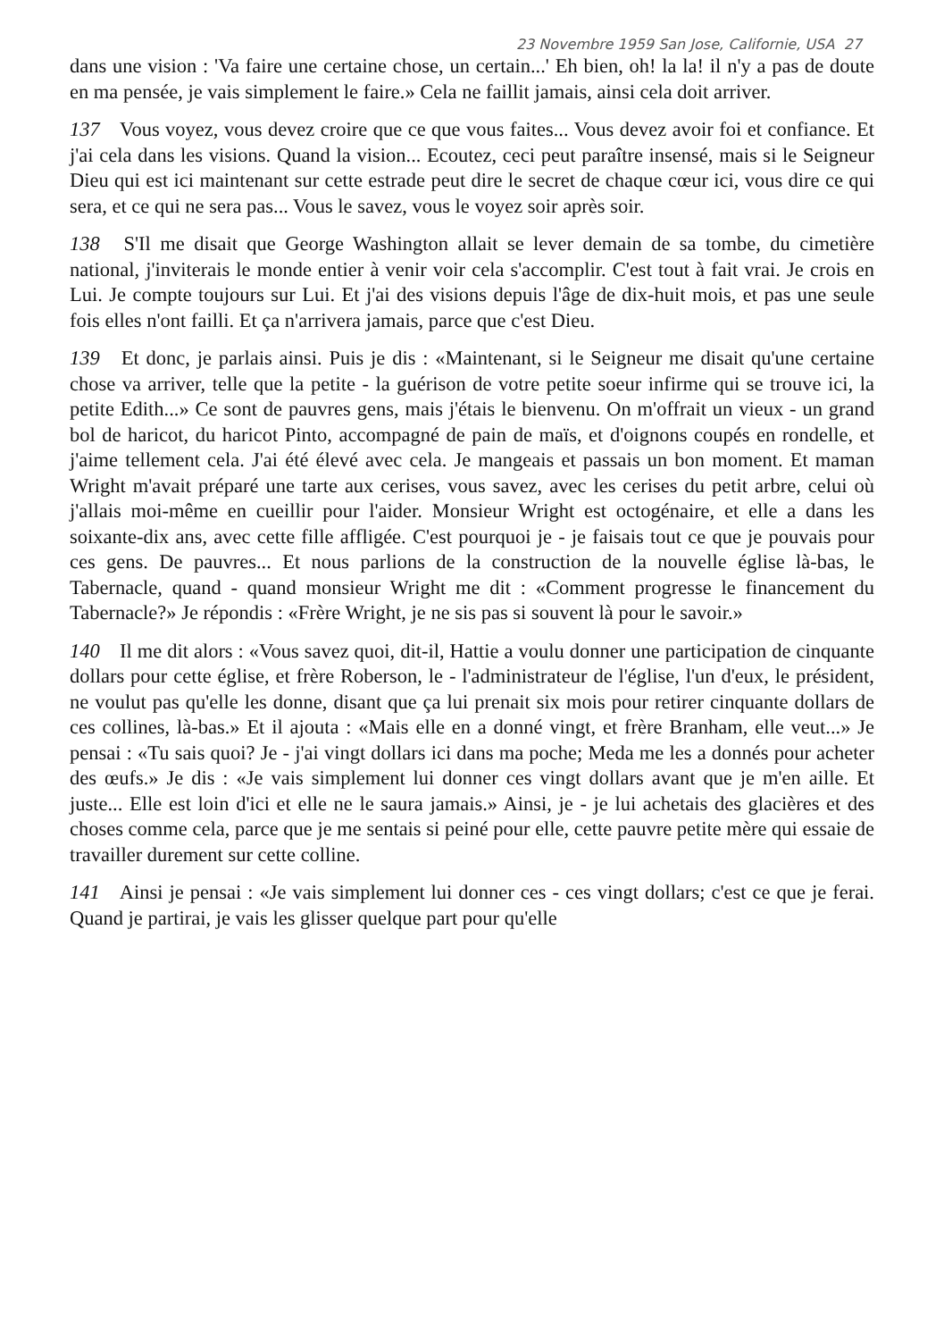23 Novembre 1959 San Jose, Californie, USA 27
dans une vision : 'Va faire une certaine chose, un certain...' Eh bien, oh! la la! il n'y a pas de doute en ma pensée, je vais simplement le faire.» Cela ne faillit jamais, ainsi cela doit arriver.
137 Vous voyez, vous devez croire que ce que vous faites... Vous devez avoir foi et confiance. Et j'ai cela dans les visions. Quand la vision... Ecoutez, ceci peut paraître insensé, mais si le Seigneur Dieu qui est ici maintenant sur cette estrade peut dire le secret de chaque cœur ici, vous dire ce qui sera, et ce qui ne sera pas... Vous le savez, vous le voyez soir après soir.
138 S'Il me disait que George Washington allait se lever demain de sa tombe, du cimetière national, j'inviterais le monde entier à venir voir cela s'accomplir. C'est tout à fait vrai. Je crois en Lui. Je compte toujours sur Lui. Et j'ai des visions depuis l'âge de dix-huit mois, et pas une seule fois elles n'ont failli. Et ça n'arrivera jamais, parce que c'est Dieu.
139 Et donc, je parlais ainsi. Puis je dis : «Maintenant, si le Seigneur me disait qu'une certaine chose va arriver, telle que la petite - la guérison de votre petite soeur infirme qui se trouve ici, la petite Edith...» Ce sont de pauvres gens, mais j'étais le bienvenu. On m'offrait un vieux - un grand bol de haricot, du haricot Pinto, accompagné de pain de maïs, et d'oignons coupés en rondelle, et j'aime tellement cela. J'ai été élevé avec cela. Je mangeais et passais un bon moment. Et maman Wright m'avait préparé une tarte aux cerises, vous savez, avec les cerises du petit arbre, celui où j'allais moi-même en cueillir pour l'aider. Monsieur Wright est octogénaire, et elle a dans les soixante-dix ans, avec cette fille affligée. C'est pourquoi je - je faisais tout ce que je pouvais pour ces gens. De pauvres... Et nous parlions de la construction de la nouvelle église là-bas, le Tabernacle, quand - quand monsieur Wright me dit : «Comment progresse le financement du Tabernacle?» Je répondis : «Frère Wright, je ne sis pas si souvent là pour le savoir.»
140 Il me dit alors : «Vous savez quoi, dit-il, Hattie a voulu donner une participation de cinquante dollars pour cette église, et frère Roberson, le - l'administrateur de l'église, l'un d'eux, le président, ne voulut pas qu'elle les donne, disant que ça lui prenait six mois pour retirer cinquante dollars de ces collines, là-bas.» Et il ajouta : «Mais elle en a donné vingt, et frère Branham, elle veut...» Je pensai : «Tu sais quoi? Je - j'ai vingt dollars ici dans ma poche; Meda me les a donnés pour acheter des œufs.» Je dis : «Je vais simplement lui donner ces vingt dollars avant que je m'en aille. Et juste... Elle est loin d'ici et elle ne le saura jamais.» Ainsi, je - je lui achetais des glacières et des choses comme cela, parce que je me sentais si peiné pour elle, cette pauvre petite mère qui essaie de travailler durement sur cette colline.
141 Ainsi je pensai : «Je vais simplement lui donner ces - ces vingt dollars; c'est ce que je ferai. Quand je partirai, je vais les glisser quelque part pour qu'elle